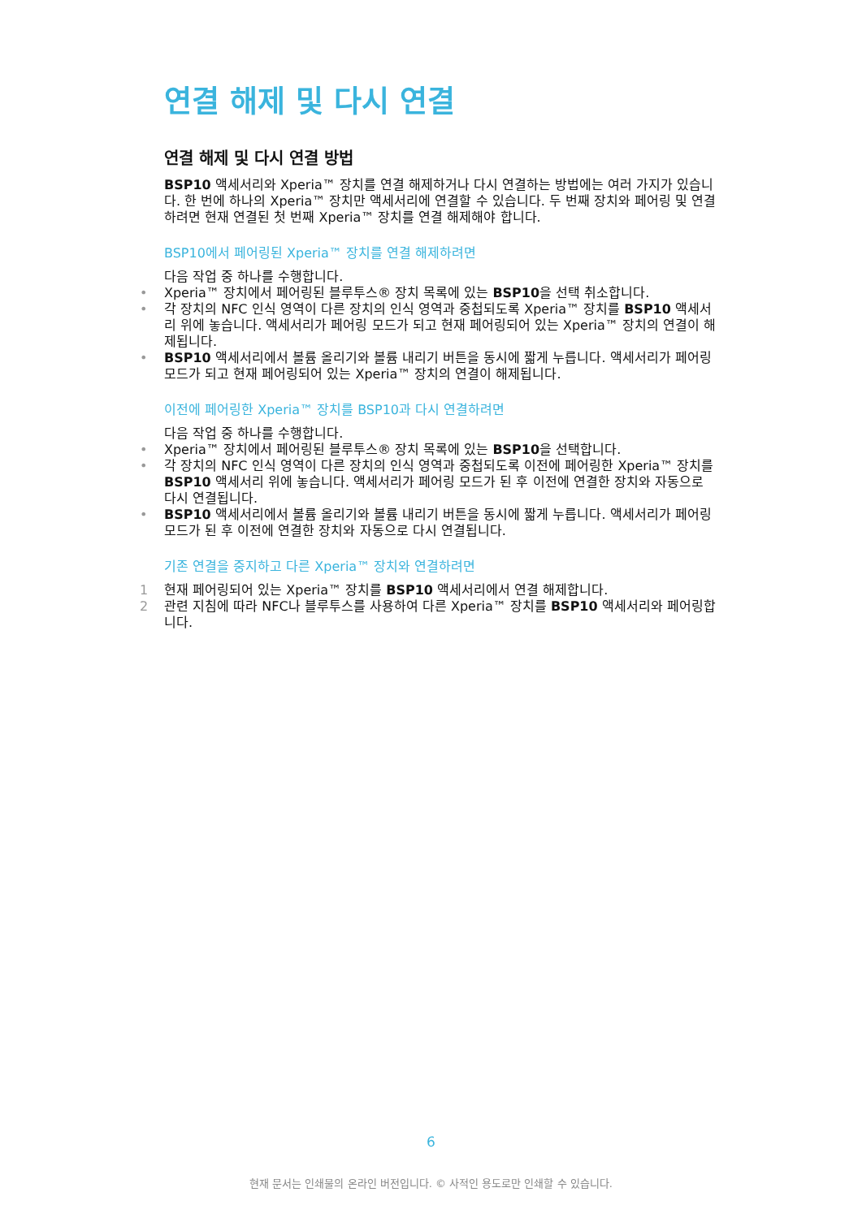연결 해제 및 다시 연결
연결 해제 및 다시 연결 방법
BSP10 액세서리와 Xperia™ 장치를 연결 해제하거나 다시 연결하는 방법에는 여러 가지가 있습니다. 한 번에 하나의 Xperia™ 장치만 액세서리에 연결할 수 있습니다. 두 번째 장치와 페어링 및 연결하려면 현재 연결된 첫 번째 Xperia™ 장치를 연결 해제해야 합니다.
BSP10에서 페어링된 Xperia™ 장치를 연결 해제하려면
다음 작업 중 하나를 수행합니다.
• Xperia™ 장치에서 페어링된 블루투스® 장치 목록에 있는 BSP10을 선택 취소합니다.
• 각 장치의 NFC 인식 영역이 다른 장치의 인식 영역과 중첩되도록 Xperia™ 장치를 BSP10 액세서리 위에 놓습니다. 액세서리가 페어링 모드가 되고 현재 페어링되어 있는 Xperia™ 장치의 연결이 해제됩니다.
• BSP10 액세서리에서 볼륨 올리기와 볼륨 내리기 버튼을 동시에 짧게 누릅니다. 액세서리가 페어링 모드가 되고 현재 페어링되어 있는 Xperia™ 장치의 연결이 해제됩니다.
이전에 페어링한 Xperia™ 장치를 BSP10과 다시 연결하려면
다음 작업 중 하나를 수행합니다.
• Xperia™ 장치에서 페어링된 블루투스® 장치 목록에 있는 BSP10을 선택합니다.
• 각 장치의 NFC 인식 영역이 다른 장치의 인식 영역과 중첩되도록 이전에 페어링한 Xperia™ 장치를 BSP10 액세서리 위에 놓습니다. 액세서리가 페어링 모드가 된 후 이전에 연결한 장치와 자동으로 다시 연결됩니다.
• BSP10 액세서리에서 볼륨 올리기와 볼륨 내리기 버튼을 동시에 짧게 누릅니다. 액세서리가 페어링 모드가 된 후 이전에 연결한 장치와 자동으로 다시 연결됩니다.
기존 연결을 중지하고 다른 Xperia™ 장치와 연결하려면
1 현재 페어링되어 있는 Xperia™ 장치를 BSP10 액세서리에서 연결 해제합니다.
2 관련 지침에 따라 NFC나 블루투스를 사용하여 다른 Xperia™ 장치를 BSP10 액세서리와 페어링합니다.
6
현재 문서는 인쇄물의 온라인 버전입니다. © 사적인 용도로만 인쇄할 수 있습니다.